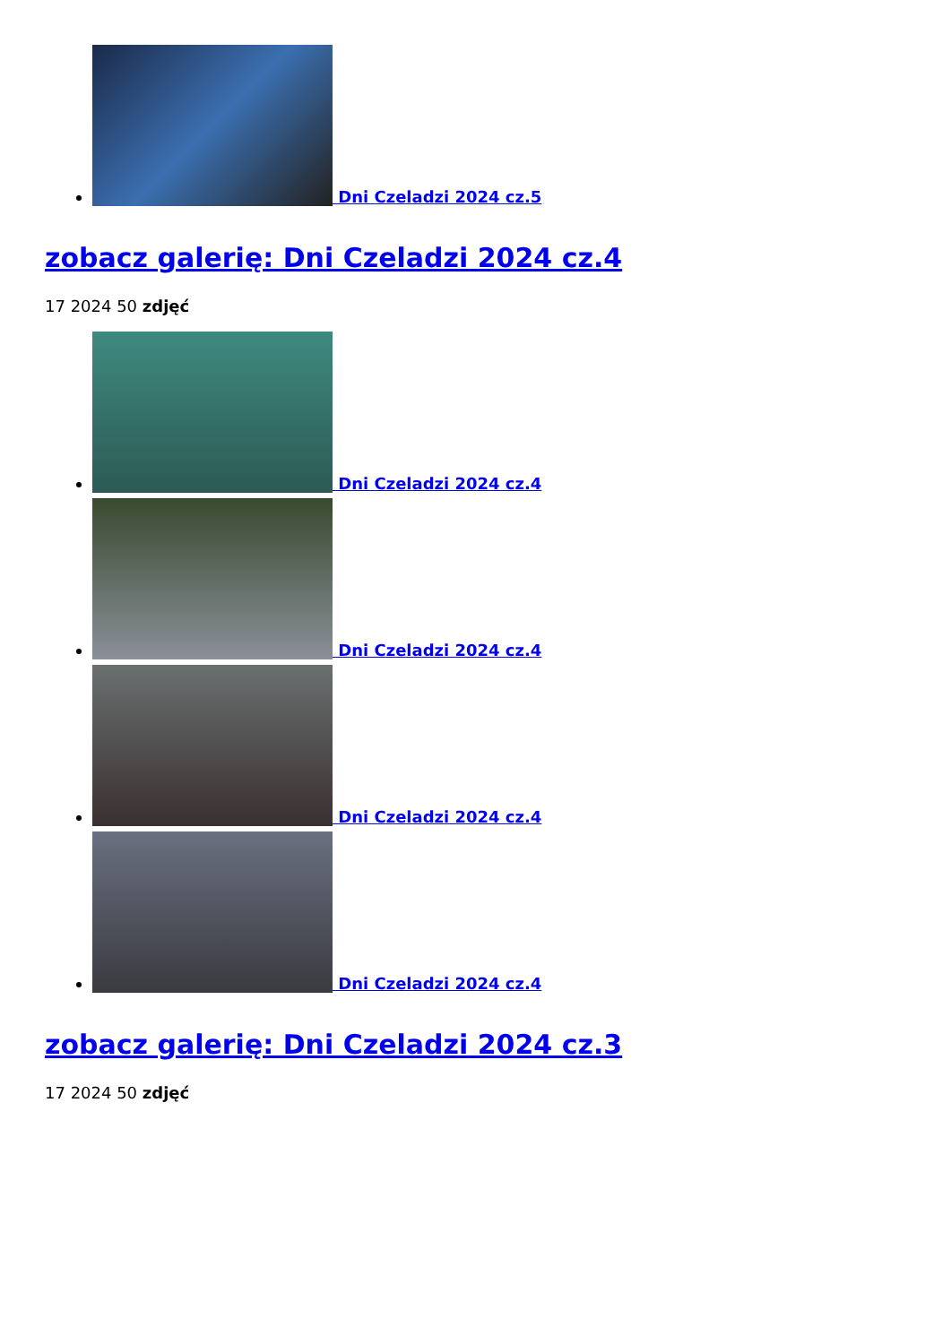Dni Czeladzi 2024 cz.5
zobacz galerię: Dni Czeladzi 2024 cz.4
17 2024 50 zdjęć
Dni Czeladzi 2024 cz.4
Dni Czeladzi 2024 cz.4
Dni Czeladzi 2024 cz.4
Dni Czeladzi 2024 cz.4
zobacz galerię: Dni Czeladzi 2024 cz.3
17 2024 50 zdjęć